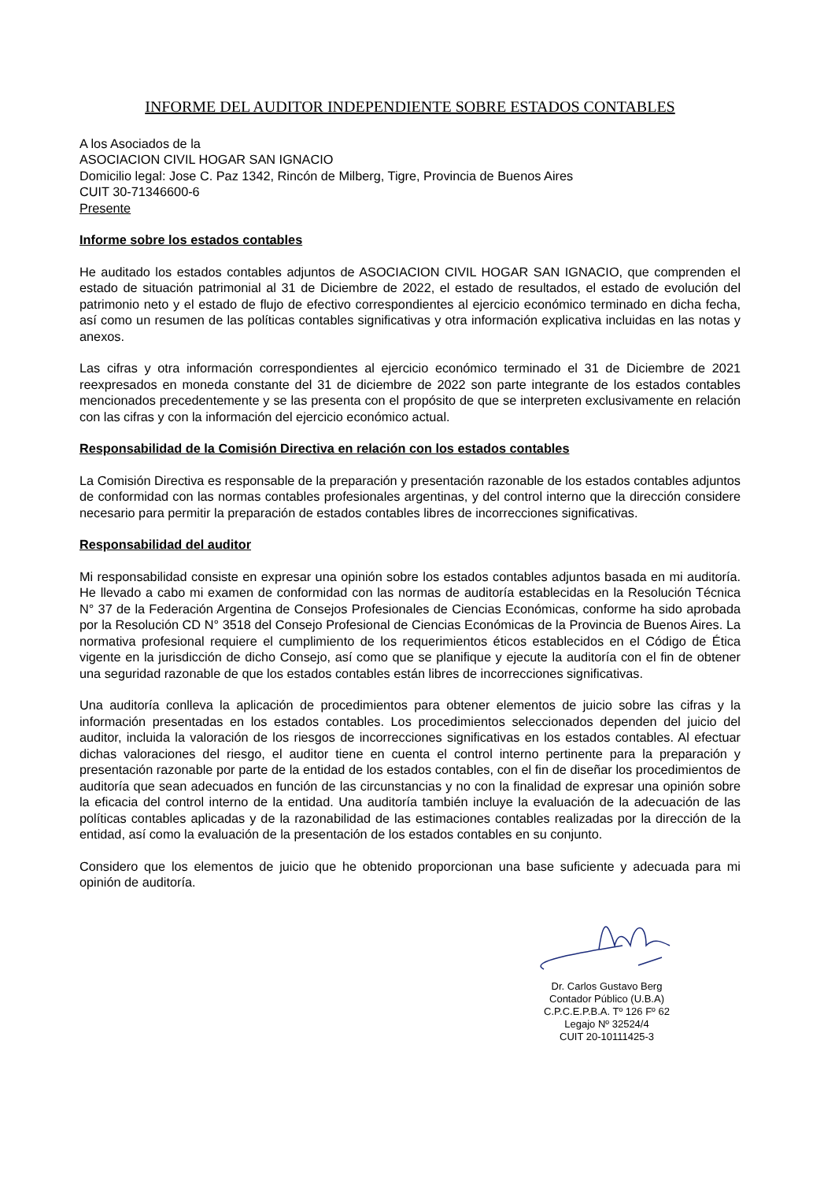INFORME DEL AUDITOR INDEPENDIENTE SOBRE ESTADOS CONTABLES
A los Asociados de la
ASOCIACION CIVIL HOGAR SAN IGNACIO
Domicilio legal: Jose C. Paz 1342, Rincón de Milberg, Tigre, Provincia de Buenos Aires
CUIT 30-71346600-6
Presente
Informe sobre los estados contables
He auditado los estados contables adjuntos de ASOCIACION CIVIL HOGAR SAN IGNACIO, que comprenden el estado de situación patrimonial al 31 de Diciembre de 2022, el estado de resultados, el estado de evolución del patrimonio neto y el estado de flujo de efectivo correspondientes al ejercicio económico terminado en dicha fecha, así como un resumen de las políticas contables significativas y otra información explicativa incluidas en las notas y anexos.
Las cifras y otra información correspondientes al ejercicio económico terminado el 31 de Diciembre de 2021 reexpresados en moneda constante del 31 de diciembre de 2022 son parte integrante de los estados contables mencionados precedentemente y se las presenta con el propósito de que se interpreten exclusivamente en relación con las cifras y con la información del ejercicio económico actual.
Responsabilidad de la Comisión Directiva en relación con los estados contables
La Comisión Directiva es responsable de la preparación y presentación razonable de los estados contables adjuntos de conformidad con las normas contables profesionales argentinas, y del control interno que la dirección considere necesario para permitir la preparación de estados contables libres de incorrecciones significativas.
Responsabilidad del auditor
Mi responsabilidad consiste en expresar una opinión sobre los estados contables adjuntos basada en mi auditoría. He llevado a cabo mi examen de conformidad con las normas de auditoría establecidas en la Resolución Técnica N° 37 de la Federación Argentina de Consejos Profesionales de Ciencias Económicas, conforme ha sido aprobada por la Resolución CD N° 3518 del Consejo Profesional de Ciencias Económicas de la Provincia de Buenos Aires. La normativa profesional requiere el cumplimiento de los requerimientos éticos establecidos en el Código de Ética vigente en la jurisdicción de dicho Consejo, así como que se planifique y ejecute la auditoría con el fin de obtener una seguridad razonable de que los estados contables están libres de incorrecciones significativas.
Una auditoría conlleva la aplicación de procedimientos para obtener elementos de juicio sobre las cifras y la información presentadas en los estados contables. Los procedimientos seleccionados dependen del juicio del auditor, incluida la valoración de los riesgos de incorrecciones significativas en los estados contables. Al efectuar dichas valoraciones del riesgo, el auditor tiene en cuenta el control interno pertinente para la preparación y presentación razonable por parte de la entidad de los estados contables, con el fin de diseñar los procedimientos de auditoría que sean adecuados en función de las circunstancias y no con la finalidad de expresar una opinión sobre la eficacia del control interno de la entidad. Una auditoría también incluye la evaluación de la adecuación de las políticas contables aplicadas y de la razonabilidad de las estimaciones contables realizadas por la dirección de la entidad, así como la evaluación de la presentación de los estados contables en su conjunto.
Considero que los elementos de juicio que he obtenido proporcionan una base suficiente y adecuada para mi opinión de auditoría.
Dr. Carlos Gustavo Berg
Contador Público (U.B.A)
C.P.C.E.P.B.A. Tº 126 Fº 62
Legajo Nº 32524/4
CUIT 20-10111425-3